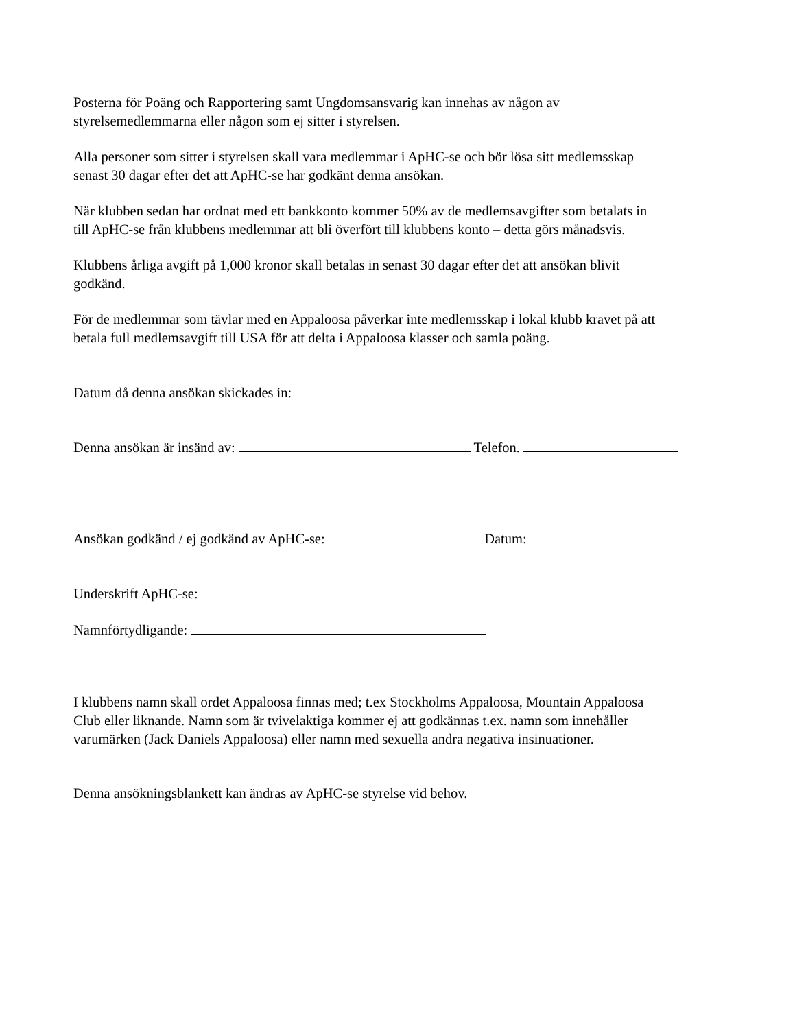Posterna för Poäng och Rapportering samt Ungdomsansvarig kan innehas av någon av
styrelsemedlemmarna eller någon som ej sitter i styrelsen.
Alla personer som sitter i styrelsen skall vara medlemmar i ApHC-se och bör lösa sitt medlemsskap
senast 30 dagar efter det att ApHC-se har godkänt denna ansökan.
När klubben sedan har ordnat med ett bankkonto kommer 50% av de medlemsavgifter som betalats in
till ApHC-se från klubbens medlemmar att bli överfört till klubbens konto – detta görs månadsvis.
Klubbens årliga avgift på 1,000 kronor skall betalas in senast 30 dagar efter det att ansökan blivit
godkänd.
För de medlemmar som tävlar med en Appaloosa påverkar inte medlemsskap i lokal klubb kravet på att
betala full medlemsavgift till USA för att delta i Appaloosa klasser och samla poäng.
Datum då denna ansökan skickades in:
Denna ansökan är insänd av: Telefon.
Ansökan godkänd / ej godkänd av ApHC-se: Datum:
Underskrift ApHC-se:
Namnförtydligande:
I klubbens namn skall ordet Appaloosa finnas med; t.ex Stockholms Appaloosa, Mountain Appaloosa
Club eller liknande. Namn som är tvivelaktiga kommer ej att godkännas t.ex. namn som innehåller
varumärken (Jack Daniels Appaloosa) eller namn med sexuella andra negativa insinuationer.
Denna ansökningsblankett kan ändras av ApHC-se styrelse vid behov.